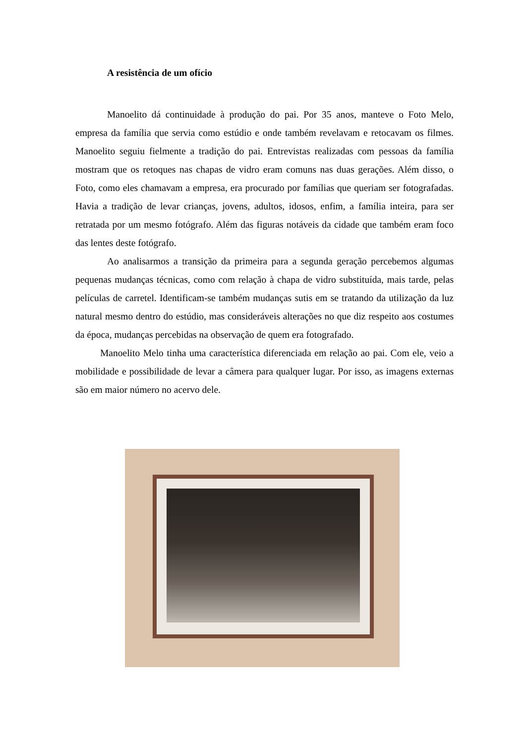A resistência de um ofício
Manoelito dá continuidade à produção do pai. Por 35 anos, manteve o Foto Melo, empresa da família que servia como estúdio e onde também revelavam e retocavam os filmes. Manoelito seguiu fielmente a tradição do pai. Entrevistas realizadas com pessoas da família mostram que os retoques nas chapas de vidro eram comuns nas duas gerações. Além disso, o Foto, como eles chamavam a empresa, era procurado por famílias que queriam ser fotografadas. Havia a tradição de levar crianças, jovens, adultos, idosos, enfim, a família inteira, para ser retratada por um mesmo fotógrafo. Além das figuras notáveis da cidade que também eram foco das lentes deste fotógrafo.
Ao analisarmos a transição da primeira para a segunda geração percebemos algumas pequenas mudanças técnicas, como com relação à chapa de vidro substituída, mais tarde, pelas películas de carretel. Identificam-se também mudanças sutis em se tratando da utilização da luz natural mesmo dentro do estúdio, mas consideráveis alterações no que diz respeito aos costumes da época, mudanças percebidas na observação de quem era fotografado.
Manoelito Melo tinha uma característica diferenciada em relação ao pai. Com ele, veio a mobilidade e possibilidade de levar a câmera para qualquer lugar. Por isso, as imagens externas são em maior número no acervo dele.